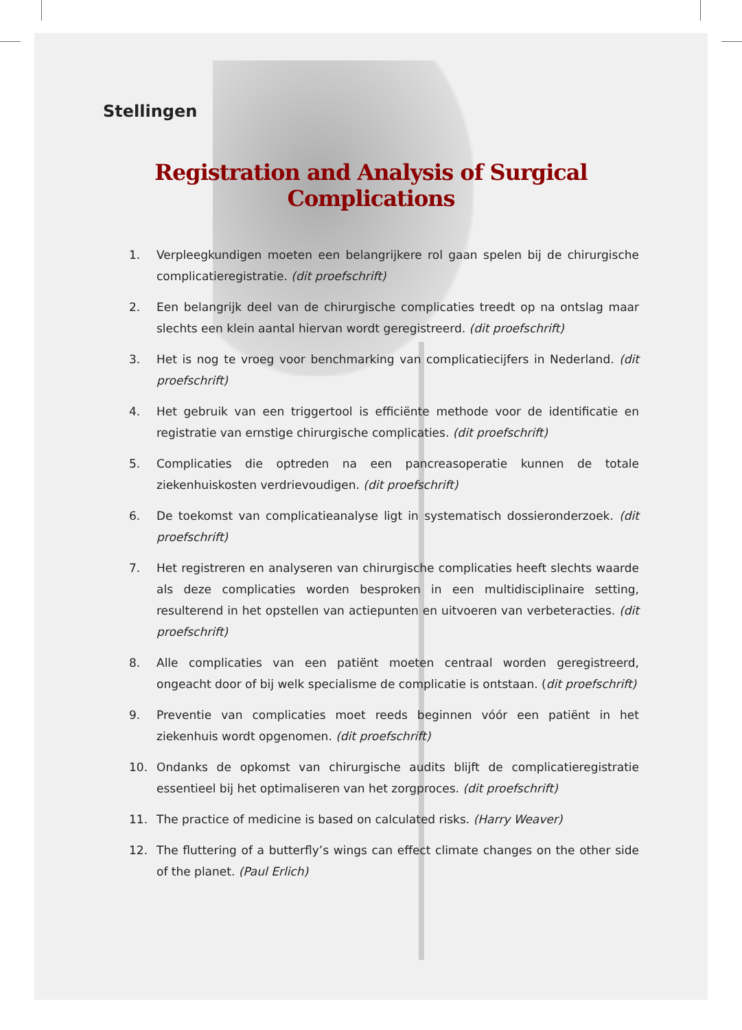Stellingen
Registration and Analysis of Surgical Complications
1. Verpleegkundigen moeten een belangrijkere rol gaan spelen bij de chirurgische complicatieregistratie. (dit proefschrift)
2. Een belangrijk deel van de chirurgische complicaties treedt op na ontslag maar slechts een klein aantal hiervan wordt geregistreerd. (dit proefschrift)
3. Het is nog te vroeg voor benchmarking van complicatiecijfers in Nederland. (dit proefschrift)
4. Het gebruik van een triggertool is efficiënte methode voor de identificatie en registratie van ernstige chirurgische complicaties. (dit proefschrift)
5. Complicaties die optreden na een pancreasoperatie kunnen de totale ziekenhuiskosten verdrievoudigen. (dit proefschrift)
6. De toekomst van complicatieanalyse ligt in systematisch dossieronderzoek. (dit proefschrift)
7. Het registreren en analyseren van chirurgische complicaties heeft slechts waarde als deze complicaties worden besproken in een multidisciplinaire setting, resulterend in het opstellen van actiepunten en uitvoeren van verbeteracties. (dit proefschrift)
8. Alle complicaties van een patiënt moeten centraal worden geregistreerd, ongeacht door of bij welk specialisme de complicatie is ontstaan. (dit proefschrift)
9. Preventie van complicaties moet reeds beginnen vóór een patiënt in het ziekenhuis wordt opgenomen. (dit proefschrift)
10. Ondanks de opkomst van chirurgische audits blijft de complicatieregistratie essentieel bij het optimaliseren van het zorgproces. (dit proefschrift)
11. The practice of medicine is based on calculated risks. (Harry Weaver)
12. The fluttering of a butterfly’s wings can effect climate changes on the other side of the planet. (Paul Erlich)